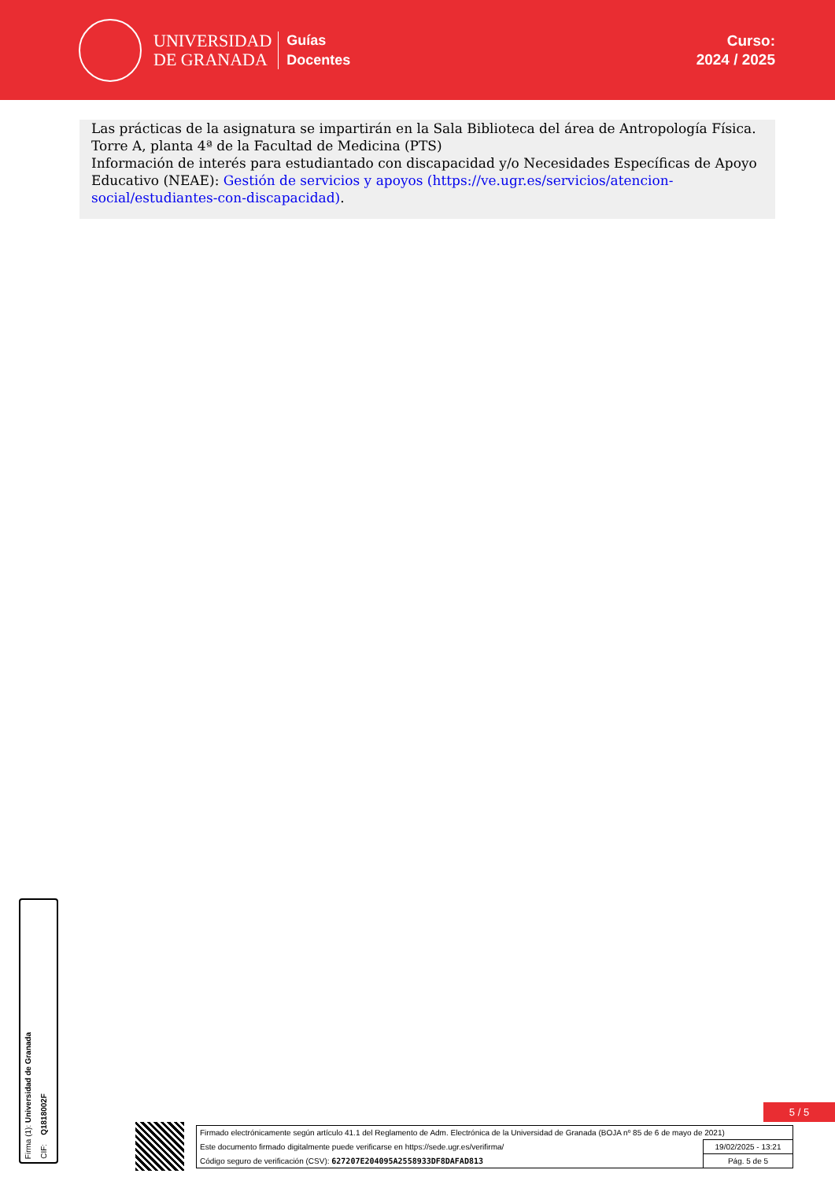UNIVERSIDAD
DE GRANADA
Guías
Docentes
Curso:
2024 / 2025
Las prácticas de la asignatura se impartirán en la Sala Biblioteca del área de Antropología Física. Torre A, planta 4ª de la Facultad de Medicina (PTS)
Información de interés para estudiantado con discapacidad y/o Necesidades Específicas de Apoyo Educativo (NEAE): Gestión de servicios y apoyos (https://ve.ugr.es/servicios/atencion-social/estudiantes-con-discapacidad).
Firma (1): Universidad de Granada
CIF: Q1818002F
5 / 5
| Firmado electrónicamente según artículo 41.1 del Reglamento de Adm. Electrónica de la Universidad de Granada (BOJA nº 85 de 6 de mayo de 2021) | |
| Este documento firmado digitalmente puede verificarse en https://sede.ugr.es/verifirma/ | 19/02/2025 - 13:21 |
| Código seguro de verificación (CSV): 627207E204095A2558933DF8DAFAD813 | Pág. 5 de 5 |